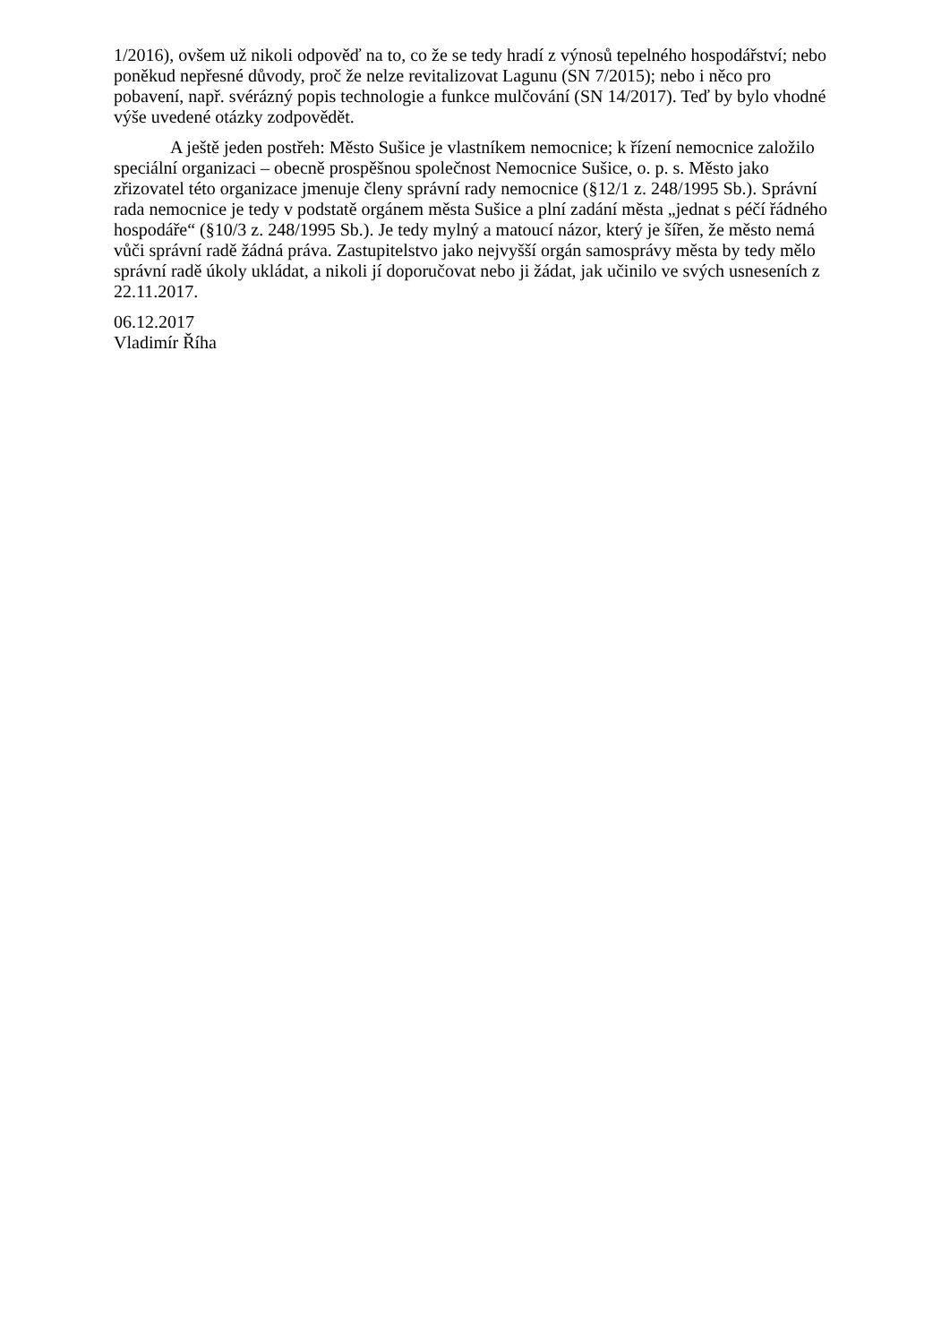1/2016), ovšem už nikoli odpověď na to, co že se tedy hradí z výnosů tepelného hospodářství; nebo poněkud nepřesné důvody, proč že nelze revitalizovat Lagunu (SN 7/2015); nebo i něco pro pobavení, např. svérázný popis technologie a funkce mulčování (SN 14/2017). Teď by bylo vhodné výše uvedené otázky zodpovědět.
A ještě jeden postřeh: Město Sušice je vlastníkem nemocnice; k řízení nemocnice založilo speciální organizaci – obecně prospěšnou společnost Nemocnice Sušice, o. p. s. Město jako zřizovatel této organizace jmenuje členy správní rady nemocnice (§12/1 z. 248/1995 Sb.). Správní rada nemocnice je tedy v podstatě orgánem města Sušice a plní zadání města „jednat s péčí řádného hospodáře“ (§10/3 z. 248/1995 Sb.). Je tedy mylný a matoucí názor, který je šířen, že město nemá vůči správní radě žádná práva. Zastupitelstvo jako nejvyšší orgán samosprávy města by tedy mělo správní radě úkoly ukládat, a nikoli jí doporučovat nebo ji žádat, jak učinilo ve svých usneseních z 22.11.2017.
06.12.2017
Vladimír Říha